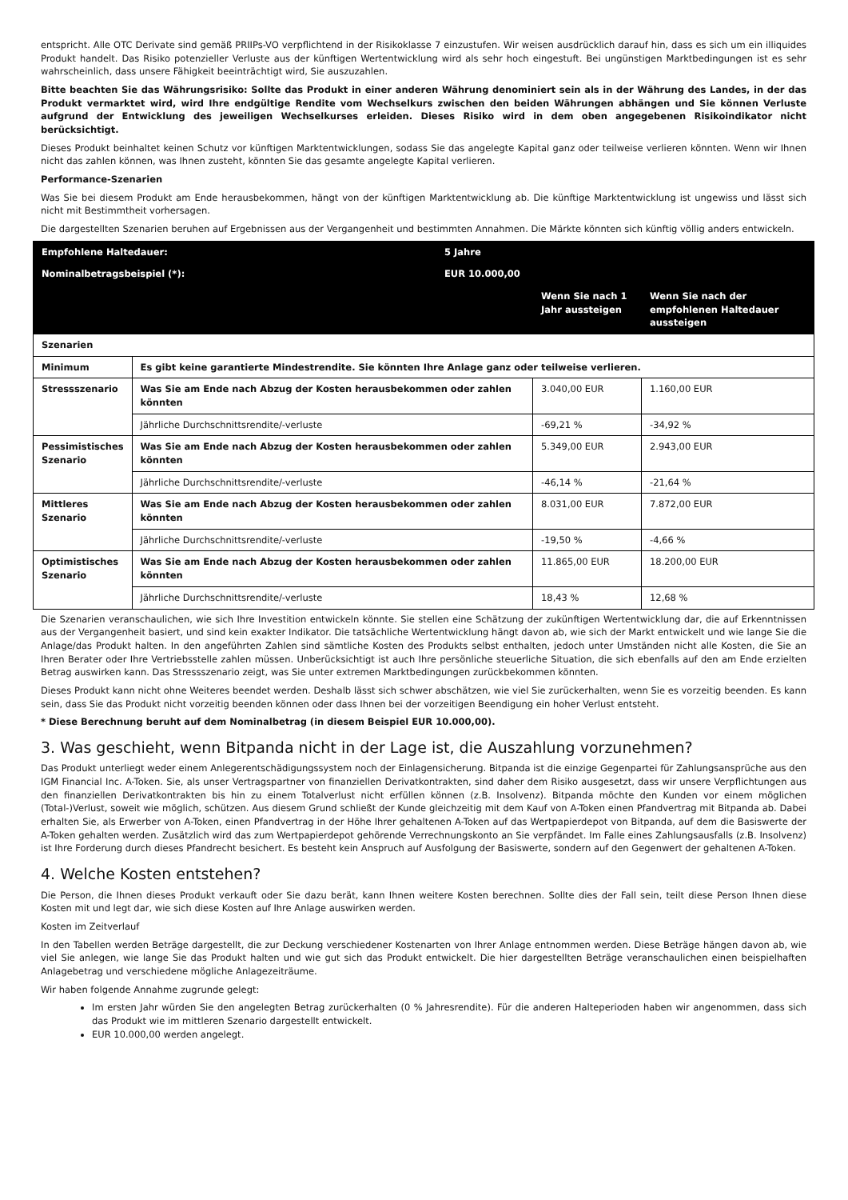entspricht. Alle OTC Derivate sind gemäß PRIIPs-VO verpflichtend in der Risikoklasse 7 einzustufen. Wir weisen ausdrücklich darauf hin, dass es sich um ein illiquides Produkt handelt. Das Risiko potenzieller Verluste aus der künftigen Wertentwicklung wird als sehr hoch eingestuft. Bei ungünstigen Marktbedingungen ist es sehr wahrscheinlich, dass unsere Fähigkeit beeinträchtigt wird, Sie auszuzahlen.
Bitte beachten Sie das Währungsrisiko: Sollte das Produkt in einer anderen Währung denominiert sein als in der Währung des Landes, in der das Produkt vermarktet wird, wird Ihre endgültige Rendite vom Wechselkurs zwischen den beiden Währungen abhängen und Sie können Verluste aufgrund der Entwicklung des jeweiligen Wechselkurses erleiden. Dieses Risiko wird in dem oben angegebenen Risikoindikator nicht berücksichtigt.
Dieses Produkt beinhaltet keinen Schutz vor künftigen Marktentwicklungen, sodass Sie das angelegte Kapital ganz oder teilweise verlieren könnten. Wenn wir Ihnen nicht das zahlen können, was Ihnen zusteht, könnten Sie das gesamte angelegte Kapital verlieren.
Performance-Szenarien
Was Sie bei diesem Produkt am Ende herausbekommen, hängt von der künftigen Marktentwicklung ab. Die künftige Marktentwicklung ist ungewiss und lässt sich nicht mit Bestimmtheit vorhersagen.
Die dargestellten Szenarien beruhen auf Ergebnissen aus der Vergangenheit und bestimmten Annahmen. Die Märkte könnten sich künftig völlig anders entwickeln.
| Empfohlene Haltedauer: | | 5 Jahre | | |
| --- | --- | --- | --- | --- |
| Nominalbetragsbeispiel (*): | | EUR 10.000,00 | | |
| | | | Wenn Sie nach 1 Jahr aussteigen | Wenn Sie nach der empfohlenen Haltedauer aussteigen |
| Szenarien | | | | |
| Minimum | Es gibt keine garantierte Mindestrendite. Sie könnten Ihre Anlage ganz oder teilweise verlieren. | | | |
| Stressszenario | Was Sie am Ende nach Abzug der Kosten herausbekommen oder zahlen könnten | | 3.040,00 EUR | 1.160,00 EUR |
| | Jährliche Durchschnittsrendite/-verluste | | -69,21 % | -34,92 % |
| Pessimistisches Szenario | Was Sie am Ende nach Abzug der Kosten herausbekommen oder zahlen könnten | | 5.349,00 EUR | 2.943,00 EUR |
| | Jährliche Durchschnittsrendite/-verluste | | -46,14 % | -21,64 % |
| Mittleres Szenario | Was Sie am Ende nach Abzug der Kosten herausbekommen oder zahlen könnten | | 8.031,00 EUR | 7.872,00 EUR |
| | Jährliche Durchschnittsrendite/-verluste | | -19,50 % | -4,66 % |
| Optimistisches Szenario | Was Sie am Ende nach Abzug der Kosten herausbekommen oder zahlen könnten | | 11.865,00 EUR | 18.200,00 EUR |
| | Jährliche Durchschnittsrendite/-verluste | | 18,43 % | 12,68 % |
Die Szenarien veranschaulichen, wie sich Ihre Investition entwickeln könnte. Sie stellen eine Schätzung der zukünftigen Wertentwicklung dar, die auf Erkenntnissen aus der Vergangenheit basiert, und sind kein exakter Indikator. Die tatsächliche Wertentwicklung hängt davon ab, wie sich der Markt entwickelt und wie lange Sie die Anlage/das Produkt halten. In den angeführten Zahlen sind sämtliche Kosten des Produkts selbst enthalten, jedoch unter Umständen nicht alle Kosten, die Sie an Ihren Berater oder Ihre Vertriebsstelle zahlen müssen. Unberücksichtigt ist auch Ihre persönliche steuerliche Situation, die sich ebenfalls auf den am Ende erzielten Betrag auswirken kann. Das Stressszenario zeigt, was Sie unter extremen Marktbedingungen zurückbekommen könnten.
Dieses Produkt kann nicht ohne Weiteres beendet werden. Deshalb lässt sich schwer abschätzen, wie viel Sie zurückerhalten, wenn Sie es vorzeitig beenden. Es kann sein, dass Sie das Produkt nicht vorzeitig beenden können oder dass Ihnen bei der vorzeitigen Beendigung ein hoher Verlust entsteht.
* Diese Berechnung beruht auf dem Nominalbetrag (in diesem Beispiel EUR 10.000,00).
3. Was geschieht, wenn Bitpanda nicht in der Lage ist, die Auszahlung vorzunehmen?
Das Produkt unterliegt weder einem Anlegerentschädigungssystem noch der Einlagensicherung. Bitpanda ist die einzige Gegenpartei für Zahlungsansprüche aus den IGM Financial Inc. A-Token. Sie, als unser Vertragspartner von finanziellen Derivatkontrakten, sind daher dem Risiko ausgesetzt, dass wir unsere Verpflichtungen aus den finanziellen Derivatkontrakten bis hin zu einem Totalverlust nicht erfüllen können (z.B. Insolvenz). Bitpanda möchte den Kunden vor einem möglichen (Total-)Verlust, soweit wie möglich, schützen. Aus diesem Grund schließt der Kunde gleichzeitig mit dem Kauf von A-Token einen Pfandvertrag mit Bitpanda ab. Dabei erhalten Sie, als Erwerber von A-Token, einen Pfandvertrag in der Höhe Ihrer gehaltenen A-Token auf das Wertpapierdepot von Bitpanda, auf dem die Basiswerte der A-Token gehalten werden. Zusätzlich wird das zum Wertpapierdepot gehörende Verrechnungskonto an Sie verpfändet. Im Falle eines Zahlungsausfalls (z.B. Insolvenz) ist Ihre Forderung durch dieses Pfandrecht besichert. Es besteht kein Anspruch auf Ausfolgung der Basiswerte, sondern auf den Gegenwert der gehaltenen A-Token.
4. Welche Kosten entstehen?
Die Person, die Ihnen dieses Produkt verkauft oder Sie dazu berät, kann Ihnen weitere Kosten berechnen. Sollte dies der Fall sein, teilt diese Person Ihnen diese Kosten mit und legt dar, wie sich diese Kosten auf Ihre Anlage auswirken werden.
Kosten im Zeitverlauf
In den Tabellen werden Beträge dargestellt, die zur Deckung verschiedener Kostenarten von Ihrer Anlage entnommen werden. Diese Beträge hängen davon ab, wie viel Sie anlegen, wie lange Sie das Produkt halten und wie gut sich das Produkt entwickelt. Die hier dargestellten Beträge veranschaulichen einen beispielhaften Anlagebetrag und verschiedene mögliche Anlagezeiträume.
Wir haben folgende Annahme zugrunde gelegt:
Im ersten Jahr würden Sie den angelegten Betrag zurückerhalten (0 % Jahresrendite). Für die anderen Halteperioden haben wir angenommen, dass sich das Produkt wie im mittleren Szenario dargestellt entwickelt.
EUR 10.000,00 werden angelegt.